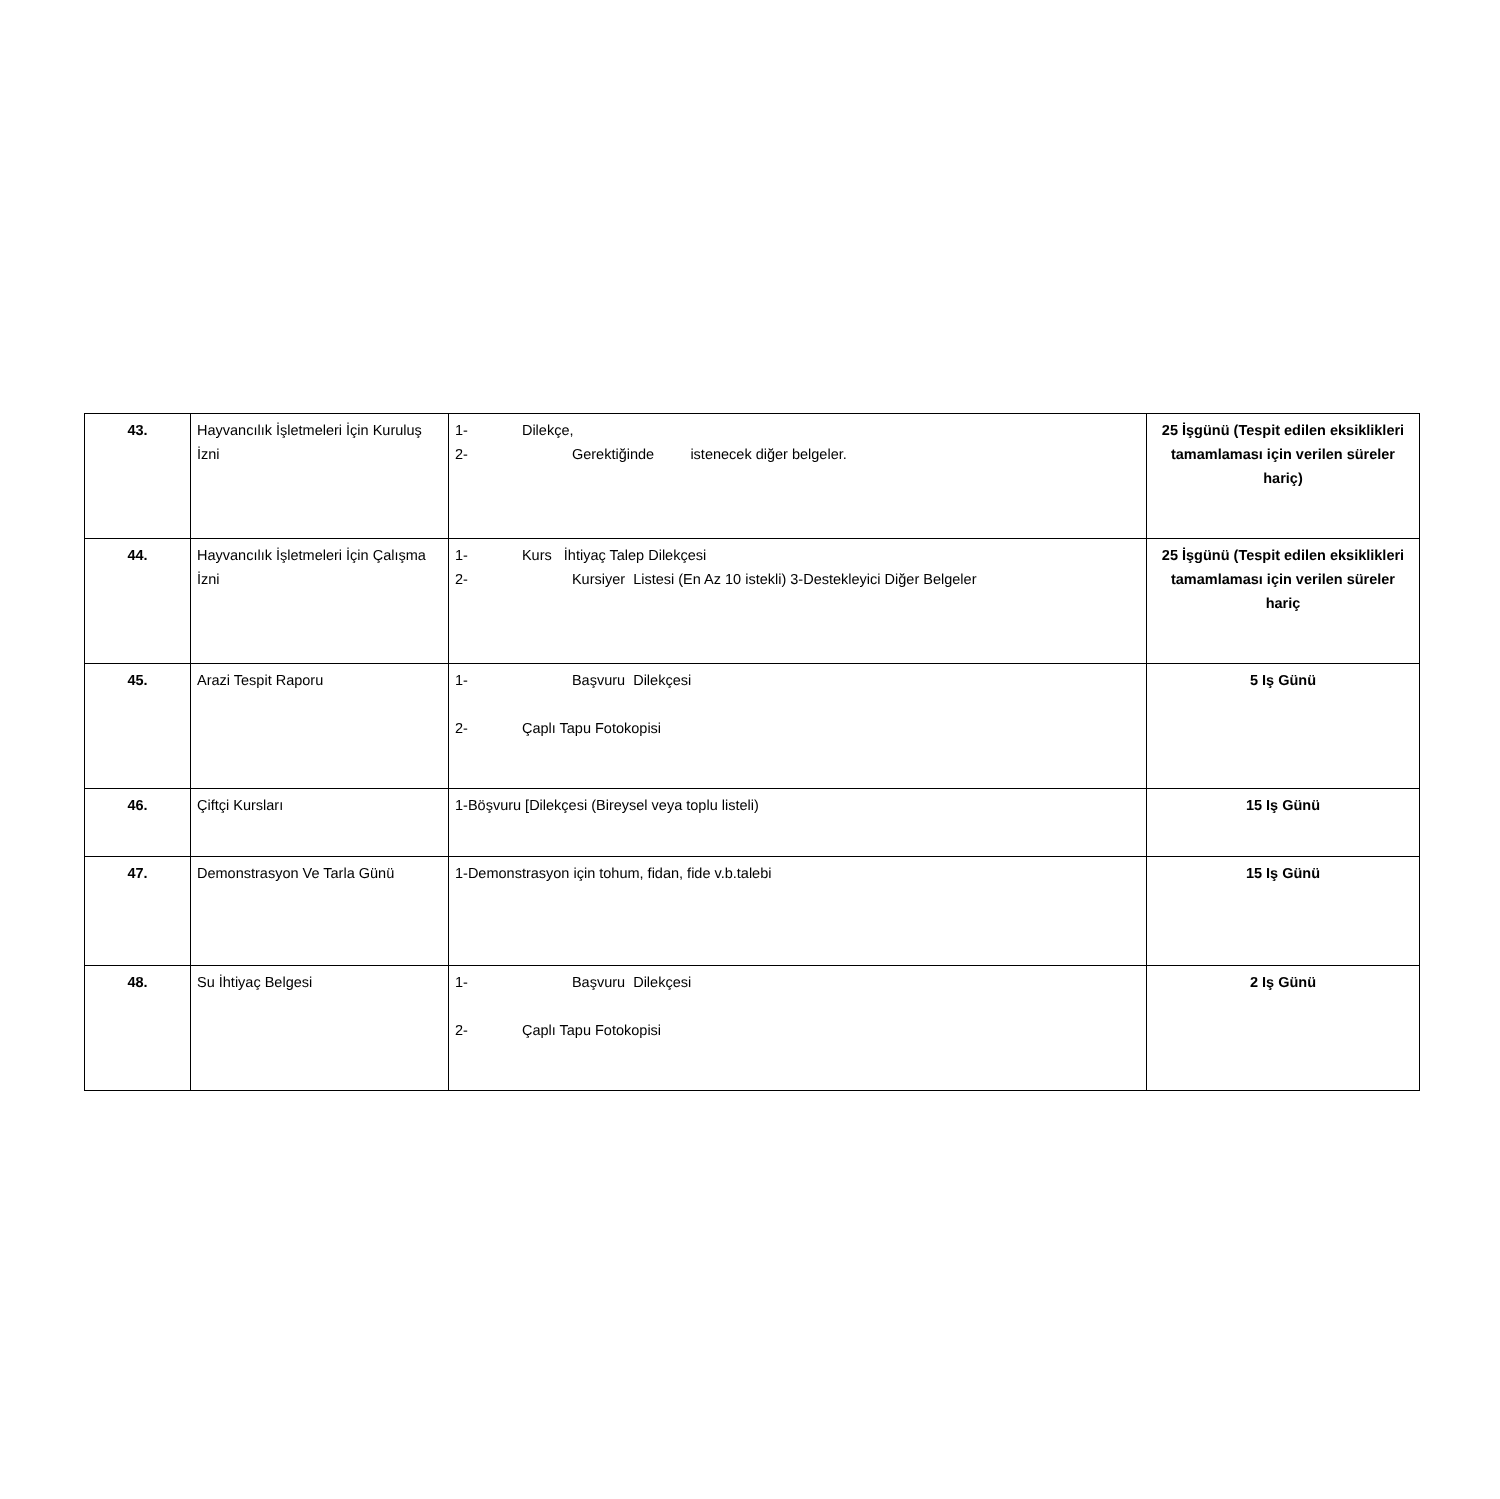| 43. | Hayvancılık İşletmeleri İçin Kuruluş İzni | 1- Dilekçe, 2- Gerektiğinde istenecek diğer belgeler. | 25 İşgünü (Tespit edilen eksiklikleri tamamlaması için verilen süreler hariç) |
| 44. | Hayvancılık İşletmeleri İçin Çalışma İzni | 1- Kurs İhtiyaç Talep Dilekçesi 2- Kursiyer Listesi (En Az 10 istekli) 3-Destekleyici Diğer Belgeler | 25 İşgünü (Tespit edilen eksiklikleri tamamlaması için verilen süreler hariç |
| 45. | Arazi Tespit Raporu | 1- Başvuru Dilekçesi 2- Çaplı Tapu Fotokopisi | 5 Iş Günü |
| 46. | Çiftçi Kursları | 1-Böşvuru [Dilekçesi (Bireysel veya toplu listeli) | 15 Iş Günü |
| 47. | Demonstrasyon Ve Tarla Günü | 1-Demonstrasyon için tohum, fidan, fide v.b.talebi | 15 Iş Günü |
| 48. | Su İhtiyaç Belgesi | 1- Başvuru Dilekçesi 2- Çaplı Tapu Fotokopisi | 2 Iş Günü |